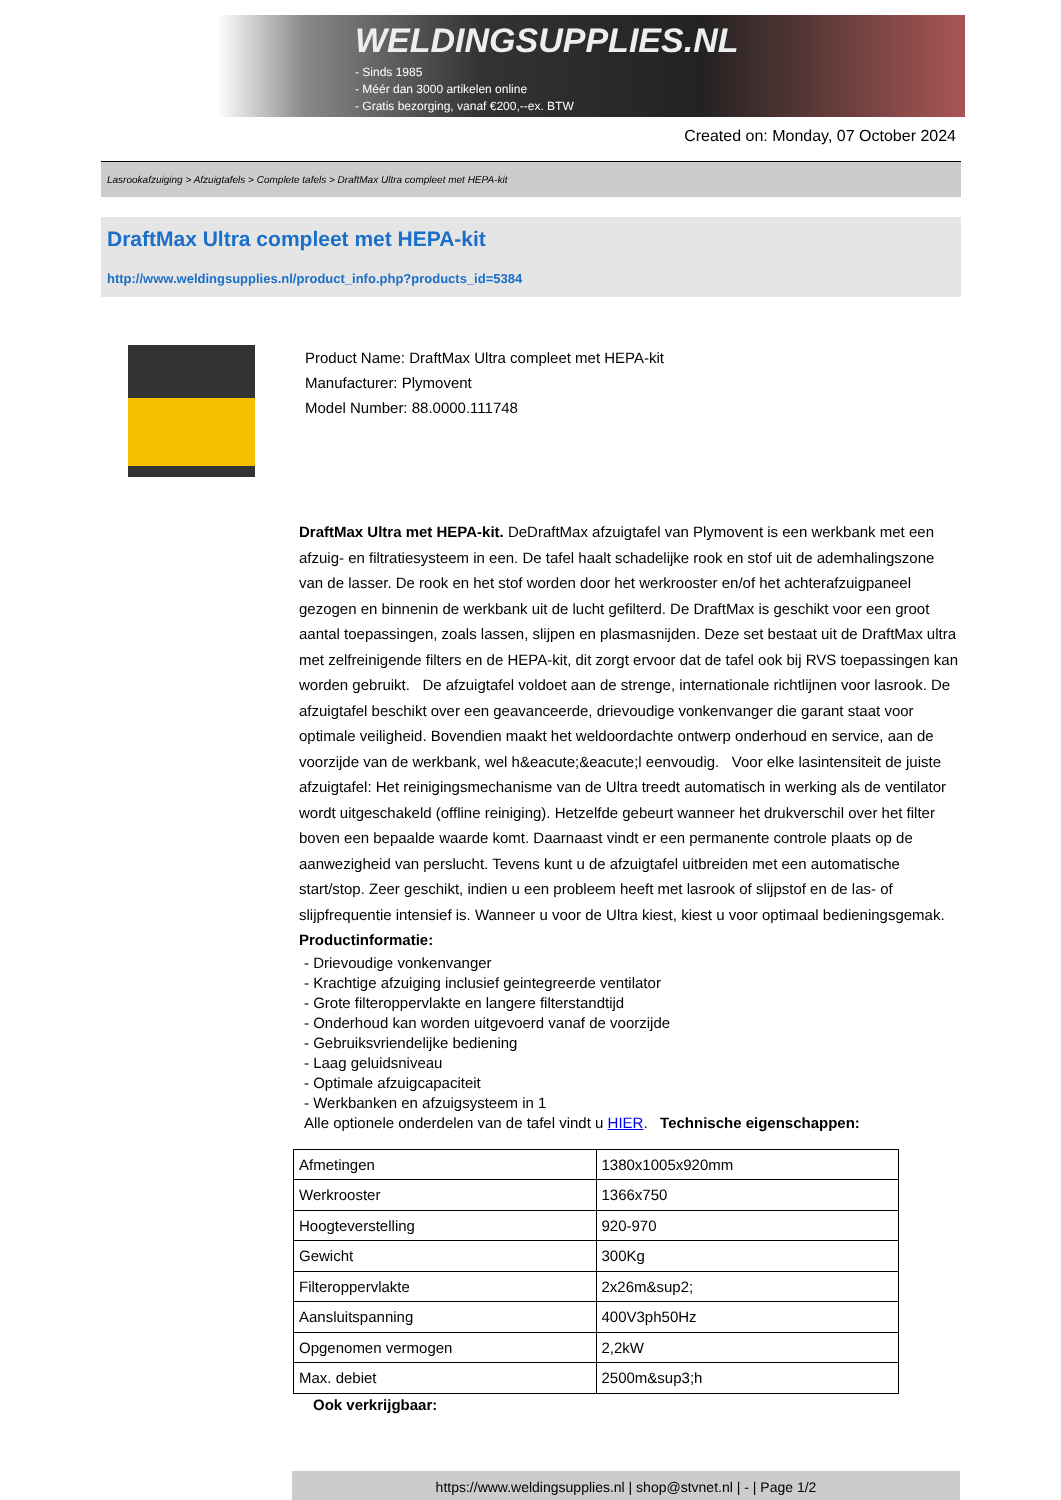WELDINGSUPPLIES.NL
- Sinds 1985
- Méér dan 3000 artikelen online
- Gratis bezorging, vanaf €200,--ex. BTW
Created on: Monday, 07 October 2024
Lasrookafzuiging > Afzuigtafels > Complete tafels > DraftMax Ultra compleet met HEPA-kit
DraftMax Ultra compleet met HEPA-kit
http://www.weldingsupplies.nl/product_info.php?products_id=5384
Product Name: DraftMax Ultra compleet met HEPA-kit
Manufacturer: Plymovent
Model Number: 88.0000.111748
DraftMax Ultra met HEPA-kit. DeDraftMax afzuigtafel van Plymovent is een werkbank met een afzuig- en filtratiesysteem in een. De tafel haalt schadelijke rook en stof uit de ademhalingszone van de lasser. De rook en het stof worden door het werkrooster en/of het achterafzuigpaneel gezogen en binnenin de werkbank uit de lucht gefilterd. De DraftMax is geschikt voor een groot aantal toepassingen, zoals lassen, slijpen en plasmasnijden. Deze set bestaat uit de DraftMax ultra met zelfreinigende filters en de HEPA-kit, dit zorgt ervoor dat de tafel ook bij RVS toepassingen kan worden gebruikt. De afzuigtafel voldoet aan de strenge, internationale richtlijnen voor lasrook. De afzuigtafel beschikt over een geavanceerde, drievoudige vonkenvanger die garant staat voor optimale veiligheid. Bovendien maakt het weldoordachte ontwerp onderhoud en service, aan de voorzijde van de werkbank, wel h&eacute;&eacute;l eenvoudig. Voor elke lasintensiteit de juiste afzuigtafel: Het reinigingsmechanisme van de Ultra treedt automatisch in werking als de ventilator wordt uitgeschakeld (offline reiniging). Hetzelfde gebeurt wanneer het drukverschil over het filter boven een bepaalde waarde komt. Daarnaast vindt er een permanente controle plaats op de aanwezigheid van perslucht. Tevens kunt u de afzuigtafel uitbreiden met een automatische start/stop. Zeer geschikt, indien u een probleem heeft met lasrook of slijpstof en de las- of slijpfrequentie intensief is. Wanneer u voor de Ultra kiest, kiest u voor optimaal bedieningsgemak. Productinformatie:
- Drievoudige vonkenvanger
- Krachtige afzuiging inclusief geintegreerde ventilator
- Grote filteroppervlakte en langere filterstandtijd
- Onderhoud kan worden uitgevoerd vanaf de voorzijde
- Gebruiksvriendelijke bediening
- Laag geluidsniveau
- Optimale afzuigcapaciteit
- Werkbanken en afzuigsysteem in 1
Alle optionele onderdelen van de tafel vindt u HIER. Technische eigenschappen:
| Afmetingen | 1380x1005x920mm |
| Werkrooster | 1366x750 |
| Hoogteverstelling | 920-970 |
| Gewicht | 300Kg |
| Filteroppervlakte | 2x26m&sup2; |
| Aansluitspanning | 400V3ph50Hz |
| Opgenomen vermogen | 2,2kW |
| Max. debiet | 2500m&sup3;h |
Ook verkrijgbaar:
https://www.weldingsupplies.nl | shop@stvnet.nl | - | Page 1/2